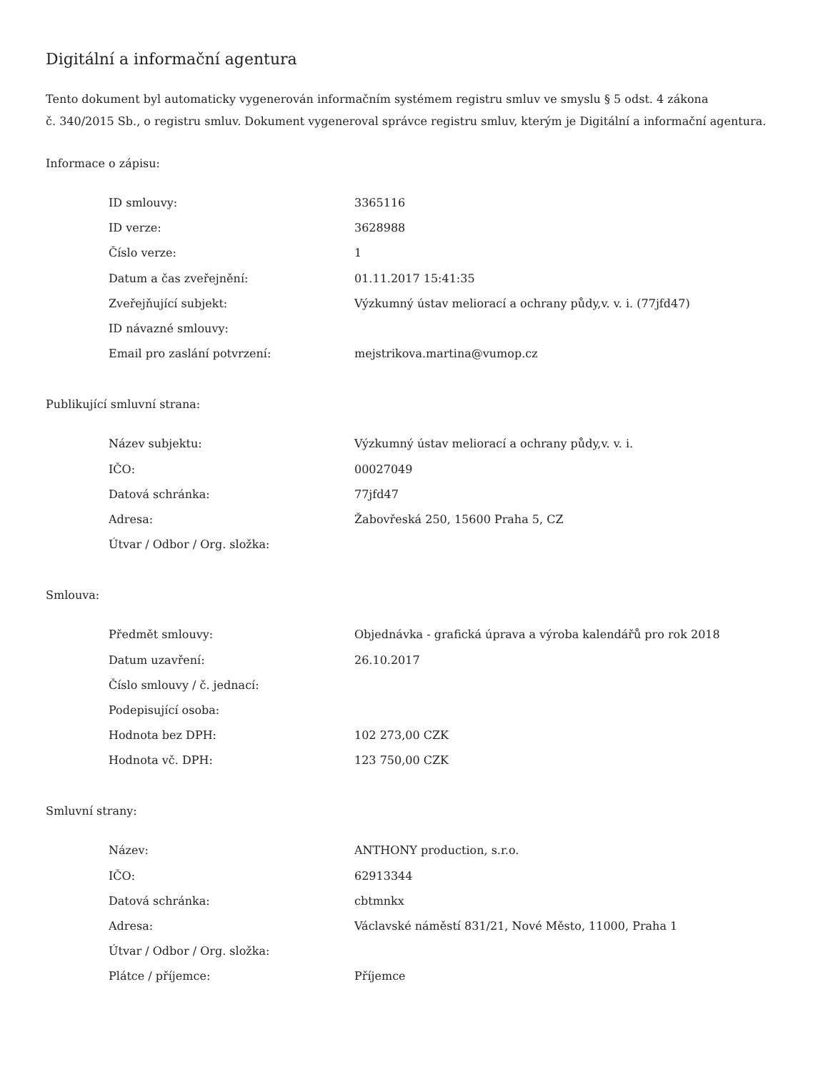Digitální a informační agentura
Tento dokument byl automaticky vygenerován informačním systémem registru smluv ve smyslu § 5 odst. 4 zákona
č. 340/2015 Sb., o registru smluv. Dokument vygeneroval správce registru smluv, kterým je Digitální a informační agentura.
Informace o zápisu:
| ID smlouvy: | 3365116 |
| ID verze: | 3628988 |
| Číslo verze: | 1 |
| Datum a čas zveřejnění: | 01.11.2017 15:41:35 |
| Zveřejňující subjekt: | Výzkumný ústav meliorací a ochrany půdy,v. v. i. (77jfd47) |
| ID návazné smlouvy: | |
| Email pro zaslání potvrzení: | mejstrikova.martina@vumop.cz |
Publikující smluvní strana:
| Název subjektu: | Výzkumný ústav meliorací a ochrany půdy,v. v. i. |
| IČO: | 00027049 |
| Datová schránka: | 77jfd47 |
| Adresa: | Žabovřeská 250, 15600 Praha 5, CZ |
| Útvar / Odbor / Org. složka: | |
Smlouva:
| Předmět smlouvy: | Objednávka - grafická úprava a výroba kalendářů pro rok 2018 |
| Datum uzavření: | 26.10.2017 |
| Číslo smlouvy / č. jednací: | |
| Podepisující osoba: | |
| Hodnota bez DPH: | 102 273,00 CZK |
| Hodnota vč. DPH: | 123 750,00 CZK |
Smluvní strany:
| Název: | ANTHONY production, s.r.o. |
| IČO: | 62913344 |
| Datová schránka: | cbtmnkx |
| Adresa: | Václavské náměstí 831/21, Nové Město, 11000, Praha 1 |
| Útvar / Odbor / Org. složka: | |
| Plátce / příjemce: | Příjemce |